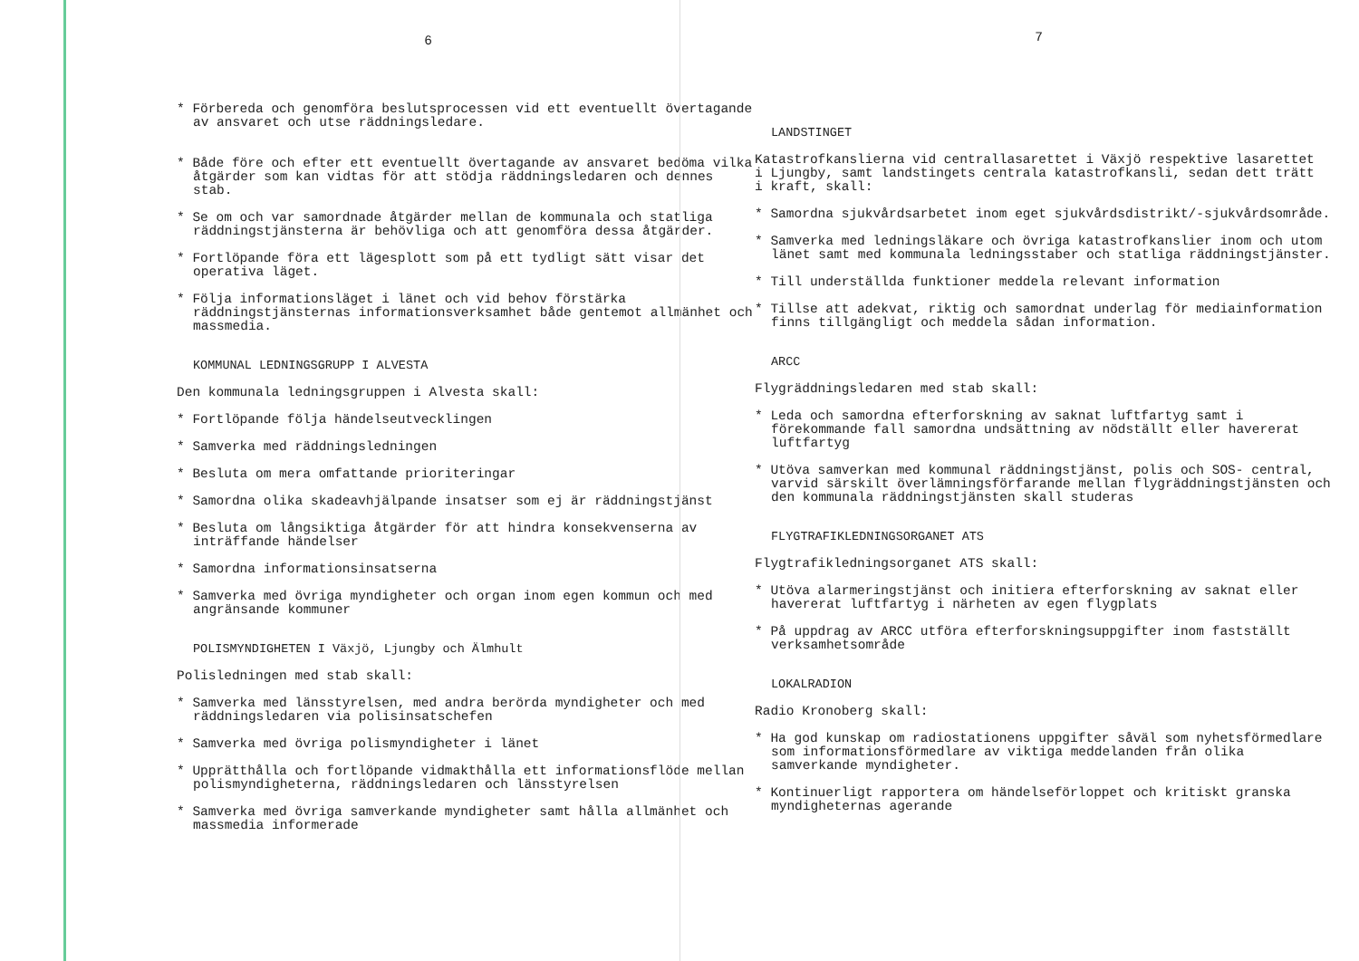6
* Förbereda och genomföra beslutsprocessen vid ett eventuellt övertagande av ansvaret och utse räddningsledare.
* Både före och efter ett eventuellt övertagande av ansvaret bedöma vilka åtgärder som kan vidtas för att stödja räddningsledaren och dennes stab.
* Se om och var samordnade åtgärder mellan de kommunala och statliga räddningstjänsterna är behövliga och att genomföra dessa åtgärder.
* Fortlöpande föra ett lägesplott som på ett tydligt sätt visar det operativa läget.
* Följa informationsläget i länet och vid behov förstärka räddningstjänsternas informationsverksamhet både gentemot allmänhet och massmedia.
KOMMUNAL LEDNINGSGRUPP I ALVESTA
Den kommunala ledningsgruppen i Alvesta skall:
* Fortlöpande följa händelseutvecklingen
* Samverka med räddningsledningen
* Besluta om mera omfattande prioriteringar
* Samordna olika skadeavhjälpande insatser som ej är räddningstjänst
* Besluta om långsiktiga åtgärder för att hindra konsekvenserna av inträffande händelser
* Samordna informationsinsatserna
* Samverka med övriga myndigheter och organ inom egen kommun och med angränsande kommuner
POLISMYNDIGHETEN I Växjö, Ljungby och Älmhult
Polisledningen med stab skall:
* Samverka med länsstyrelsen, med andra berörda myndigheter och med räddningsledaren via polisinsatschefen
* Samverka med övriga polismyndigheter i länet
* Upprätthålla och fortlöpande vidmakthålla ett informationsflöde mellan polismyndigheterna, räddningsledaren och länsstyrelsen
* Samverka med övriga samverkande myndigheter samt hålla allmänhet och massmedia informerade
7
LANDSTINGET
Katastrofkanslierna vid centrallasarettet i Växjö respektive lasarettet i Ljungby, samt landstingets centrala katastrofkansli, sedan dett trätt i kraft, skall:
* Samordna sjukvårdsarbetet inom eget sjukvårdsdistrikt/-sjukvårdsområde.
* Samverka med ledningsläkare och övriga katastrofkanslier inom och utom länet samt med kommunala ledningsstaber och statliga räddningstjänster.
* Till underställda funktioner meddela relevant information
* Tillse att adekvat, riktig och samordnat underlag för mediainformation finns tillgängligt och meddela sådan information.
ARCC
Flygräddningsledaren med stab skall:
* Leda och samordna efterforskning av saknat luftfartyg samt i förekommande fall samordna undsättning av nödställt eller havererat luftfartyg
* Utöva samverkan med kommunal räddningstjänst, polis och SOS- central, varvid särskilt överlämningsförfarande mellan flygräddningstjänsten och den kommunala räddningstjänsten skall studeras
FLYGTRAFIKLEDNINGSORGANET ATS
Flygtrafikledningsorganet ATS skall:
* Utöva alarmeringstjänst och initiera efterforskning av saknat eller havererat luftfartyg i närheten av egen flygplats
* På uppdrag av ARCC utföra efterforskningsuppgifter inom fastställt verksamhetsområde
LOKALRADION
Radio Kronoberg skall:
* Ha god kunskap om radiostationens uppgifter såväl som nyhetsförmedlare som informationsförmedlare av viktiga meddelanden från olika samverkande myndigheter.
* Kontinuerligt rapportera om händelseförloppet och kritiskt granska myndigheternas agerande